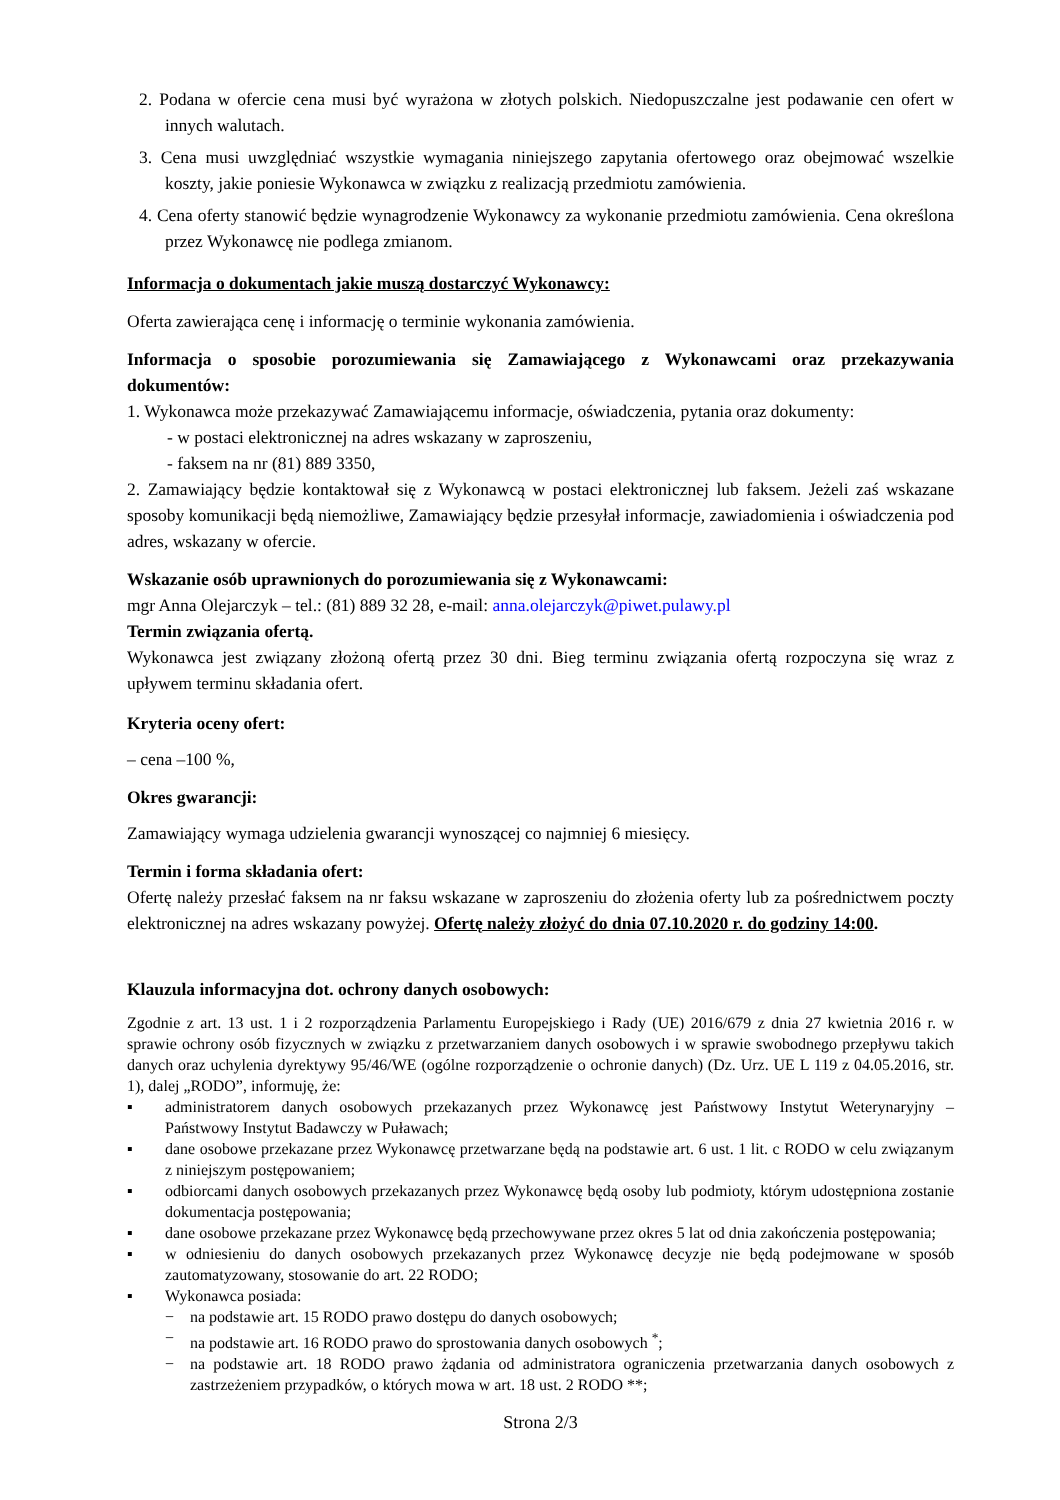2. Podana w ofercie cena musi być wyrażona w złotych polskich. Niedopuszczalne jest podawanie cen ofert w innych walutach.
3. Cena musi uwzględniać wszystkie wymagania niniejszego zapytania ofertowego oraz obejmować wszelkie koszty, jakie poniesie Wykonawca w związku z realizacją przedmiotu zamówienia.
4. Cena oferty stanowić będzie wynagrodzenie Wykonawcy za wykonanie przedmiotu zamówienia. Cena określona przez Wykonawcę nie podlega zmianom.
Informacja o dokumentach jakie muszą dostarczyć Wykonawcy:
Oferta zawierająca cenę i informację o terminie wykonania zamówienia.
Informacja o sposobie porozumiewania się Zamawiającego z Wykonawcami oraz przekazywania dokumentów:
1. Wykonawca może przekazywać Zamawiającemu informacje, oświadczenia, pytania oraz dokumenty:
- w postaci elektronicznej na adres wskazany w zaproszeniu,
- faksem na nr (81) 889 3350,
2. Zamawiający będzie kontaktował się z Wykonawcą w postaci elektronicznej lub faksem. Jeżeli zaś wskazane sposoby komunikacji będą niemożliwe, Zamawiający będzie przesyłał informacje, zawiadomienia i oświadczenia pod adres, wskazany w ofercie.
Wskazanie osób uprawnionych do porozumiewania się z Wykonawcami:
mgr Anna Olejarczyk – tel.: (81) 889 32 28, e-mail: anna.olejarczyk@piwet.pulawy.pl
Termin związania ofertą.
Wykonawca jest związany złożoną ofertą przez 30 dni. Bieg terminu związania ofertą rozpoczyna się wraz z upływem terminu składania ofert.
Kryteria oceny ofert:
– cena –100 %,
Okres gwarancji:
Zamawiający wymaga udzielenia gwarancji wynoszącej co najmniej 6 miesięcy.
Termin i forma składania ofert:
Ofertę należy przesłać faksem na nr faksu wskazane w zaproszeniu do złożenia oferty lub za pośrednictwem poczty elektronicznej na adres wskazany powyżej. Ofertę należy złożyć do dnia 07.10.2020 r. do godziny 14:00.
Klauzula informacyjna dot. ochrony danych osobowych:
Zgodnie z art. 13 ust. 1 i 2 rozporządzenia Parlamentu Europejskiego i Rady (UE) 2016/679 z dnia 27 kwietnia 2016 r. w sprawie ochrony osób fizycznych w związku z przetwarzaniem danych osobowych i w sprawie swobodnego przepływu takich danych oraz uchylenia dyrektywy 95/46/WE (ogólne rozporządzenie o ochronie danych) (Dz. Urz. UE L 119 z 04.05.2016, str. 1), dalej „RODO”, informuję, że:
▪ administratorem danych osobowych przekazanych przez Wykonawcę jest Państwowy Instytut Weterynaryjny – Państwowy Instytut Badawczy w Puławach;
▪ dane osobowe przekazane przez Wykonawcę przetwarzane będą na podstawie art. 6 ust. 1 lit. c RODO w celu związanym z niniejszym postępowaniem;
▪ odbiorcami danych osobowych przekazanych przez Wykonawcę będą osoby lub podmioty, którym udostępniona zostanie dokumentacja postępowania;
▪ dane osobowe przekazane przez Wykonawcę będą przechowywane przez okres 5 lat od dnia zakończenia postępowania;
▪ w odniesieniu do danych osobowych przekazanych przez Wykonawcę decyzje nie będą podejmowane w sposób zautomatyzowany, stosowanie do art. 22 RODO;
▪ Wykonawca posiada:
− na podstawie art. 15 RODO prawo dostępu do danych osobowych;
− na podstawie art. 16 RODO prawo do sprostowania danych osobowych <sup>*</sup>;
− na podstawie art. 18 RODO prawo żądania od administratora ograniczenia przetwarzania danych osobowych z zastrzeżeniem przypadków, o których mowa w art. 18 ust. 2 RODO **;
Strona 2/3